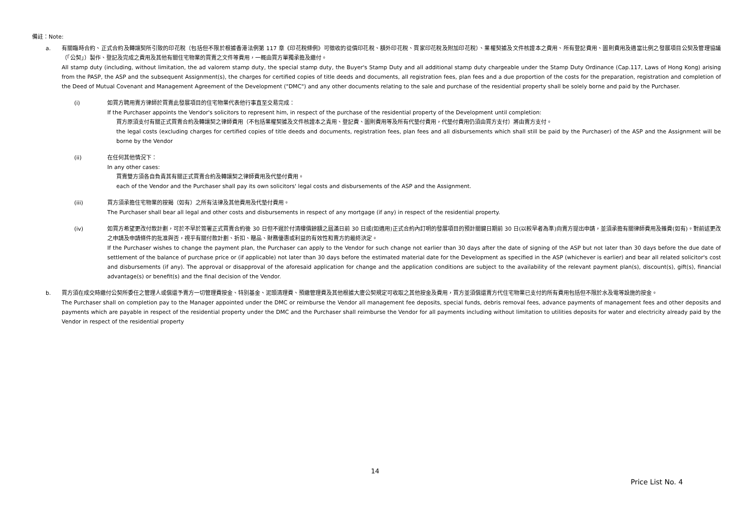備註：Note:
a. 有關臨時合約、正式合約及轉讓契所引致的印花稅（包括但不限於根據香港法例第 117 章《印花稅條例》可徵收的從價印花稅、額外印花稅、買家印花稅及附加印花稅）、業權契據及文件核證本之費用、所有登記費用、圖則費用及適當比例之發展項目公契及管理協議（「公契」）製作、登記及完成之費用及其他有關住宅物業的買賣之文件等費用，一概由買方單獨承擔及繳付。
All stamp duty (including, without limitation, the ad valorem stamp duty, the special stamp duty, the Buyer's Stamp Duty and all additional stamp duty chargeable under the Stamp Duty Ordinance (Cap.117, Laws of Hong Kong) arising from the PASP, the ASP and the subsequent Assignment(s), the charges for certified copies of title deeds and documents, all registration fees, plan fees and a due proportion of the costs for the preparation, registration and completion of the Deed of Mutual Covenant and Management Agreement of the Development ("DMC") and any other documents relating to the sale and purchase of the residential property shall be solely borne and paid by the Purchaser.
(i) 如買方聘用賣方律師於買賣此發展項目的住宅物業代表他行事直至交易完成：
If the Purchaser appoints the Vendor's solicitors to represent him, in respect of the purchase of the residential property of the Development until completion:
買方原須支付有關正式買賣合約及轉讓契之律師費用（不包括業權契據及文件核證本之責用、登記費、圖則費用等及所有代墊付費用，代墊付費用仍須由買方支付）將由賣方支付。
the legal costs (excluding charges for certified copies of title deeds and documents, registration fees, plan fees and all disbursements which shall still be paid by the Purchaser) of the ASP and the Assignment will be borne by the Vendor
(ii) 在任何其他情況下：
In any other cases:
買賣雙方須各自負責其有關正式買賣合約及轉讓契之律師費用及代墊付費用。
each of the Vendor and the Purchaser shall pay its own solicitors' legal costs and disbursements of the ASP and the Assignment.
(iii) 買方須承擔住宅物業的按揭（如有）之所有法律及其他費用及代墊付費用。
The Purchaser shall bear all legal and other costs and disbursements in respect of any mortgage (if any) in respect of the residential property.
(iv) 如買方希望更改付款計劃，可於不早於簽署正式買賣合約後 30 日但不遲於付清樓價餘額之屆滿日前 30 日或(如適用)正式合約內訂明的發展項目的預計關鍵日期前 30 日(以較早者為準)向賣方提出申請，並須承擔有關律師費用及雜費(如有)。對前述更改之申請及申請條件的批准與否，視乎有關付款計劃、折扣、贈品、財務優惠或利益的有效性和賣方的最終決定。
If the Purchaser wishes to change the payment plan, the Purchaser can apply to the Vendor for such change not earlier than 30 days after the date of signing of the ASP but not later than 30 days before the due date of settlement of the balance of purchase price or (if applicable) not later than 30 days before the estimated material date for the Development as specified in the ASP (whichever is earlier) and bear all related solicitor's cost and disbursements (if any). The approval or disapproval of the aforesaid application for change and the application conditions are subject to the availability of the relevant payment plan(s), discount(s), gift(s), financial advantage(s) or benefit(s) and the final decision of the Vendor.
b. 買方須在成交時繳付公契所委任之管理人或償還予賣方一切管理費按金、特別基金、泥頭清理費、預繳管理費及其他根據大廈公契規定可收取之其他按金及費用，買方並須償還賣方代住宅物業已支付的所有費用包括但不限於水及電等設施的按金。
The Purchaser shall on completion pay to the Manager appointed under the DMC or reimburse the Vendor all management fee deposits, special funds, debris removal fees, advance payments of management fees and other deposits and payments which are payable in respect of the residential property under the DMC and the Purchaser shall reimburse the Vendor for all payments including without limitation to utilities deposits for water and electricity already paid by the Vendor in respect of the residential property
14
Price List No. 4